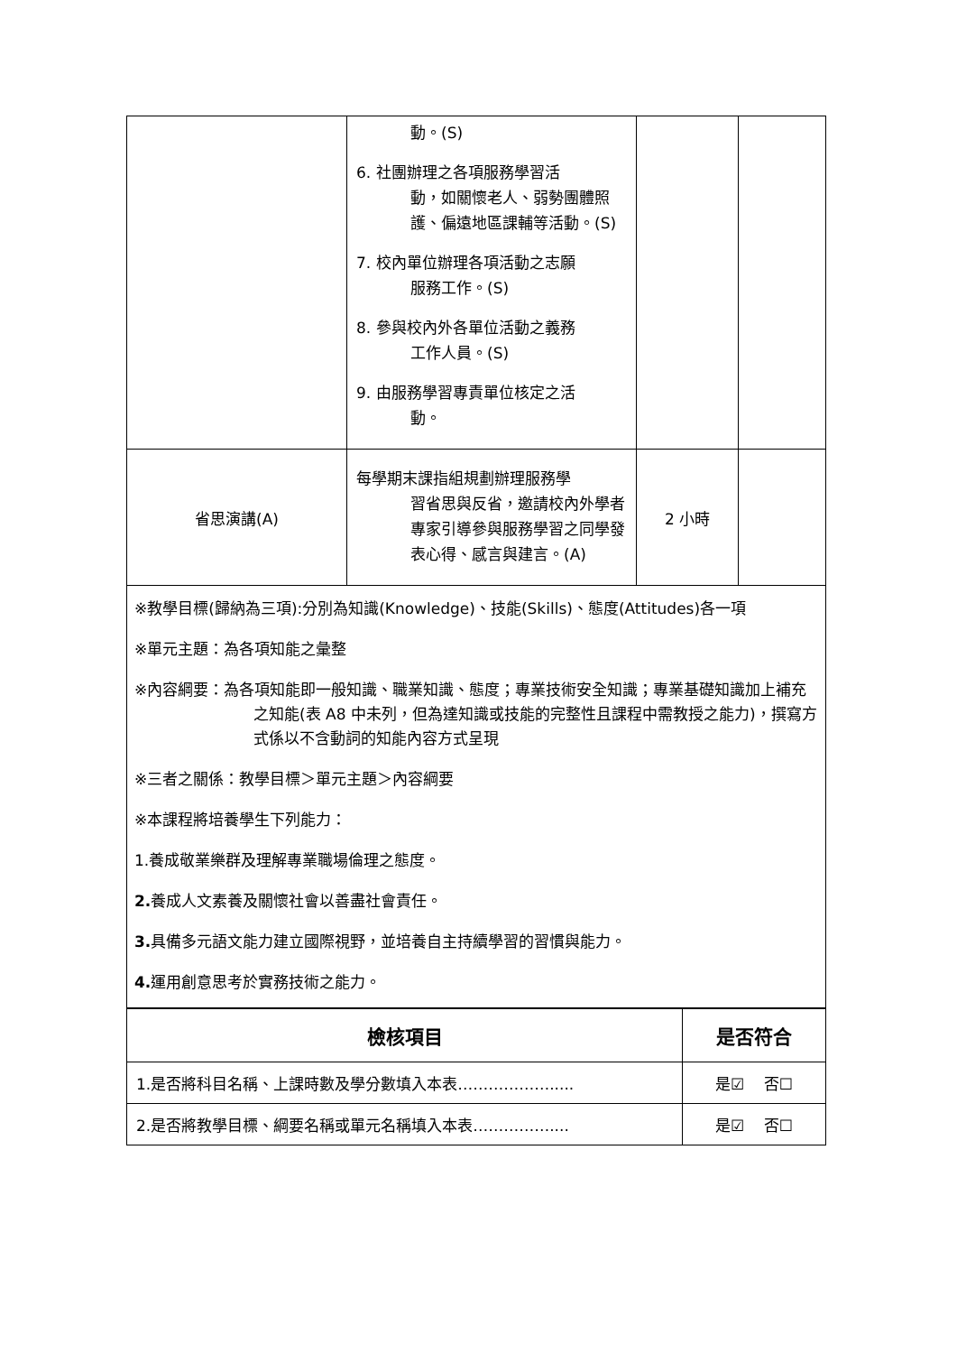| | 動。(S) 6. 社團辦理之各項服務學習活 動，如關懷老人、弱勢團體照護、偏遠地區課輔等活動。(S) 7. 校內單位辦理各項活動之志願 服務工作。(S) 8. 參與校內外各單位活動之義務 工作人員。(S) 9. 由服務學習專責單位核定之活 動。 | | |
| 省思演講(A) | 每學期末課指組規劃辦理服務學 習省思與反省，邀請校內外學者專家引導參與服務學習之同學發表心得、感言與建言。(A) | 2 小時 | |
※教學目標(歸納為三項):分別為知識(Knowledge)、技能(Skills)、態度(Attitudes)各一項
※單元主題：為各項知能之彙整
※內容綱要：為各項知能即一般知識、職業知識、態度；專業技術安全知識；專業基礎知識加上補充之知能(表 A8 中未列，但為達知識或技能的完整性且課程中需教授之能力)，撰寫方式係以不含動詞的知能內容方式呈現
※三者之關係：教學目標＞單元主題＞內容綱要
※本課程將培養學生下列能力：
1.養成敬業樂群及理解專業職場倫理之態度。
2. 養成人文素養及關懷社會以善盡社會責任。
3. 具備多元語文能力建立國際視野，並培養自主持續學習的習慣與能力。
4. 運用創意思考於實務技術之能力。
| 檢核項目 | 是否符合 |
| --- | --- |
| 1.是否將科目名稱、上課時數及學分數填入本表………………..... | 是☑ 否☐ |
| 2.是否將教學目標、綱要名稱或單元名稱填入本表…………….... | 是☑ 否☐ |